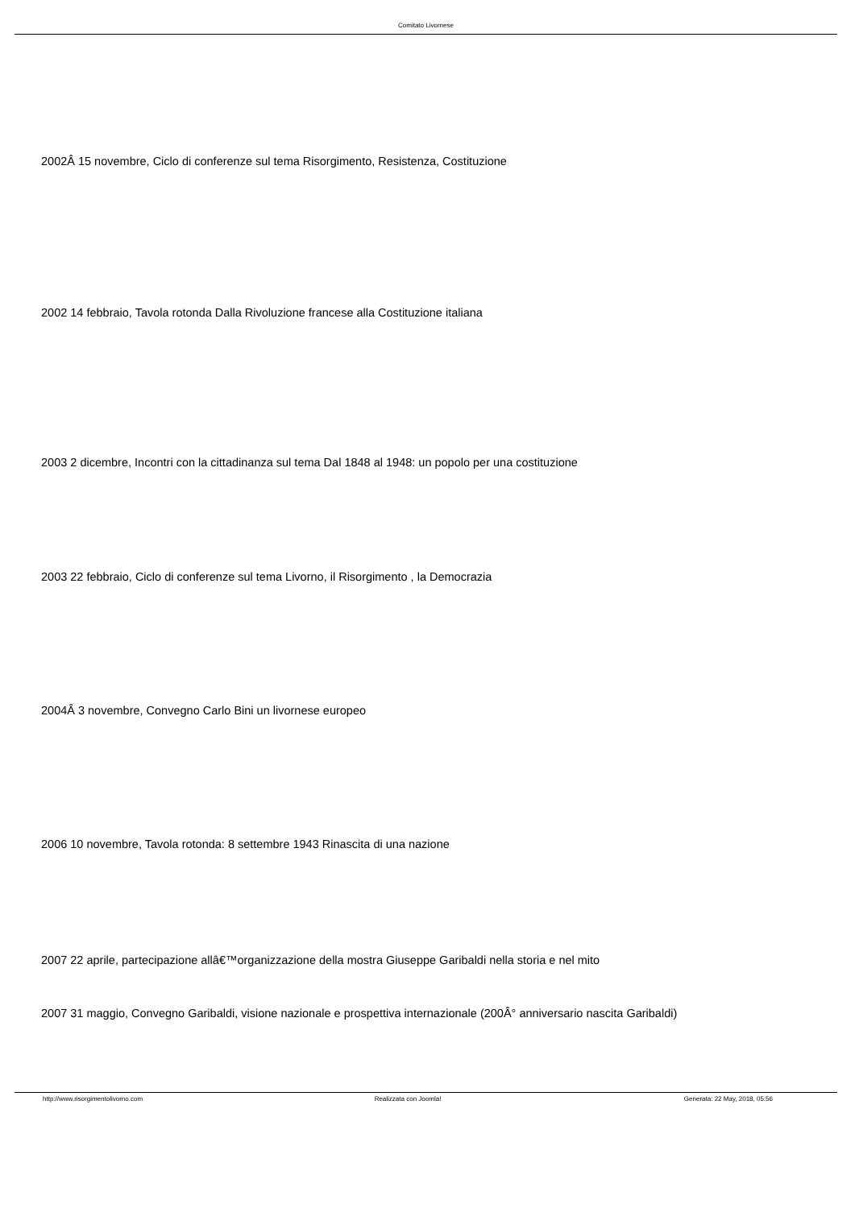Comitato Livornese
2002Â 15 novembre, Ciclo di conferenze sul tema Risorgimento, Resistenza, Costituzione
2002 14 febbraio, Tavola rotonda Dalla Rivoluzione francese alla Costituzione italiana
2003 2 dicembre, Incontri con la cittadinanza sul tema Dal 1848 al 1948: un popolo per una costituzione
2003 22 febbraio, Ciclo di conferenze sul tema Livorno, il Risorgimento , la Democrazia
2004Â 3 novembre, Convegno Carlo Bini un livornese europeo
2006 10 novembre, Tavola rotonda: 8 settembre 1943 Rinascita di una nazione
2007 22 aprile, partecipazione allâ€™organizzazione della mostra Giuseppe Garibaldi nella storia e nel mito
2007 31 maggio, Convegno Garibaldi, visione nazionale e prospettiva internazionale (200Â° anniversario nascita Garibaldi)
http://www.risorgimentolivorno.com Realizzata con Joomla! Generata: 22 May, 2018, 05:56